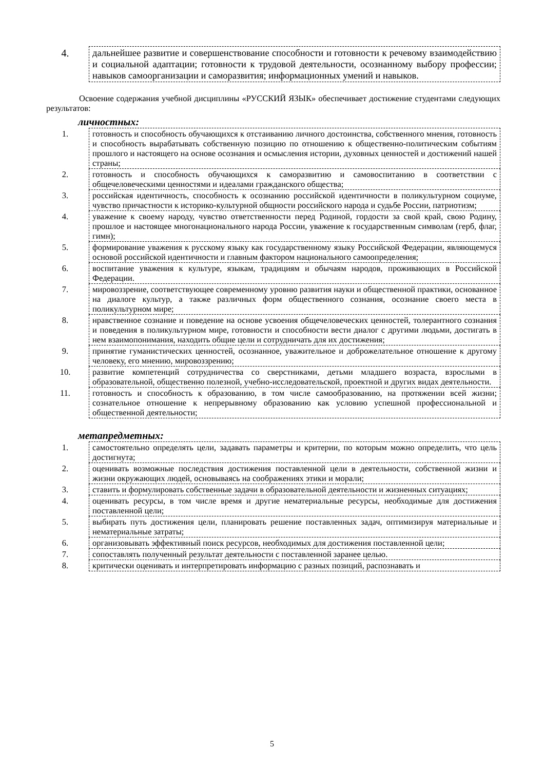| 4. | дальнейшее развитие и совершенствование способности и готовности к речевому взаимодействию и социальной адаптации; готовности к трудовой деятельности, осознанному выбору профессии; навыков самоорганизации и саморазвития; информационных умений и навыков. |
Освоение содержания учебной дисциплины «РУССКИЙ ЯЗЫК» обеспечивает достижение студентами следующих результатов:
личностных:
| 1. | готовность и способность обучающихся к отстаиванию личного достоинства, собственного мнения, готовность и способность вырабатывать собственную позицию по отношению к общественно-политическим событиям прошлого и настоящего на основе осознания и осмысления истории, духовных ценностей и достижений нашей страны; |
| 2. | готовность и способность обучающихся к саморазвитию и самовоспитанию в соответствии с общечеловеческими ценностями и идеалами гражданского общества; |
| 3. | российская идентичность, способность к осознанию российской идентичности в поликультурном социуме, чувство причастности к историко-культурной общности российского народа и судьбе России, патриотизм; |
| 4. | уважение к своему народу, чувство ответственности перед Родиной, гордости за свой край, свою Родину, прошлое и настоящее многонационального народа России, уважение к государственным символам (герб, флаг, гимн); |
| 5. | формирование уважения к русскому языку как государственному языку Российской Федерации, являющемуся основой российской идентичности и главным фактором национального самоопределения; |
| 6. | воспитание уважения к культуре, языкам, традициям и обычаям народов, проживающих в Российской Федерации. |
| 7. | мировоззрение, соответствующее современному уровню развития науки и общественной практики, основанное на диалоге культур, а также различных форм общественного сознания, осознание своего места в поликультурном мире; |
| 8. | нравственное сознание и поведение на основе усвоения общечеловеческих ценностей, толерантного сознания и поведения в поликультурном мире, готовности и способности вести диалог с другими людьми, достигать в нем взаимопонимания, находить общие цели и сотрудничать для их достижения; |
| 9. | принятие гуманистических ценностей, осознанное, уважительное и доброжелательное отношение к другому человеку, его мнению, мировоззрению; |
| 10. | развитие компетенций сотрудничества со сверстниками, детьми младшего возраста, взрослыми в образовательной, общественно полезной, учебно-исследовательской, проектной и других видах деятельности. |
| 11. | готовность и способность к образованию, в том числе самообразованию, на протяжении всей жизни; сознательное отношение к непрерывному образованию как условию успешной профессиональной и общественной деятельности; |
метапредметных:
| 1. | самостоятельно определять цели, задавать параметры и критерии, по которым можно определить, что цель достигнута; |
| 2. | оценивать возможные последствия достижения поставленной цели в деятельности, собственной жизни и жизни окружающих людей, основываясь на соображениях этики и морали; |
| 3. | ставить и формулировать собственные задачи в образовательной деятельности и жизненных ситуациях; |
| 4. | оценивать ресурсы, в том числе время и другие нематериальные ресурсы, необходимые для достижения поставленной цели; |
| 5. | выбирать путь достижения цели, планировать решение поставленных задач, оптимизируя материальные и нематериальные затраты; |
| 6. | организовывать эффективный поиск ресурсов, необходимых для достижения поставленной цели; |
| 7. | сопоставлять полученный результат деятельности с поставленной заранее целью. |
| 8. | критически оценивать и интерпретировать информацию с разных позиций, распознавать и |
5